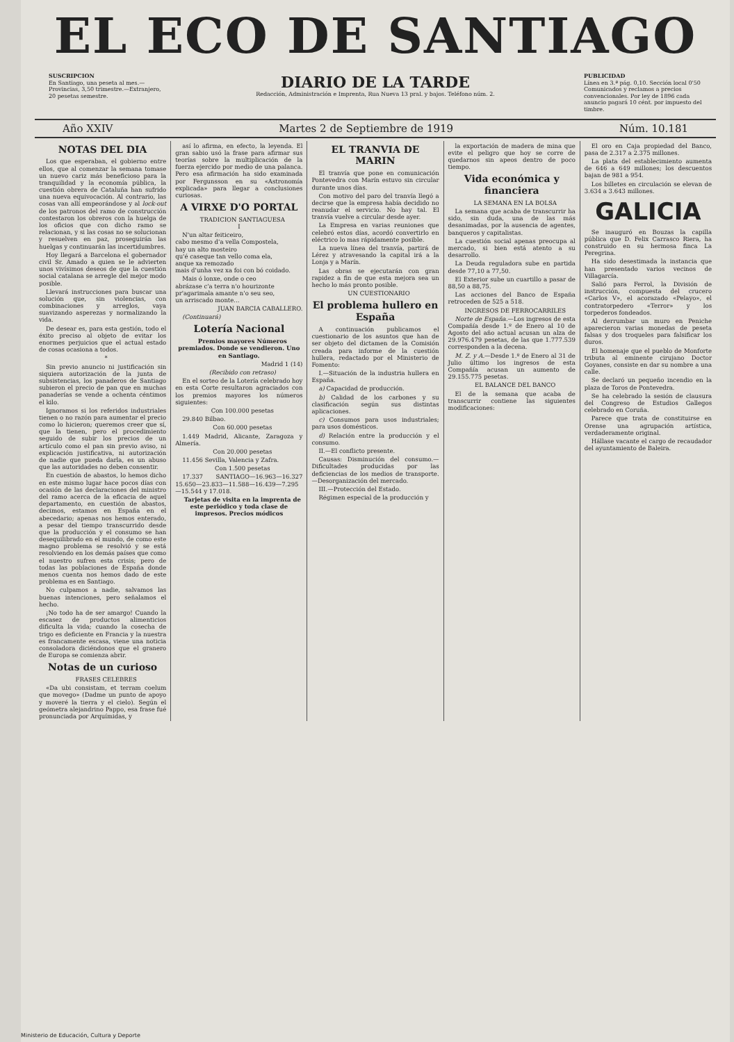EL ECO DE SANTIAGO
SUSCRIPCION
En Santiago, una peseta al mes.—Provincias, 3,50 trimestre.—Extranjero, 20 pesetas semestre.
DIARIO DE LA TARDE
Redacción, Administración e Imprenta, Rua Nueva 13 pral. y bajos. Teléfono núm. 2.
PUBLICIDAD
Línea en 3.ª pág. 0,10. Sección local 0'50 Comunicados y reclamos a precios convencionales. Por ley de 1896 cada anuncio pagará 10 cént. por impuesto del timbre.
Año XXIV Martes 2 de Septiembre de 1919 Núm. 10.181
NOTAS DEL DIA
Los que esperaban, el gobierno entre ellos, que al comenzar la semana tomase un nuevo cariz más beneficioso para la tranquilidad y la economía pública, la cuestión obrera de Cataluña han sufrido una nueva equivocación. Al contrario, las cosas van allí empeorándose y al lock-out de los patronos del ramo de construcción contestaron los obreros con la huelga de los oficios que con dicho ramo se relacionan, y si las cosas no se solucionan y resuelven en paz, proseguirán las huelgas y continuarán las incertidumbres.
Hoy llegará a Barcelona el gobernador civil Sr. Amado a quien se le advierten unos vivísimos deseos de que la cuestión social catalana se arregle del mejor modo posible.
Llevará instrucciones para buscar una solución que, sin violencias, con combinaciones y arreglos, vaya suavizando asperezas y normalizando la vida.
De desear es, para esta gestión, todo el éxito preciso al objeto de evitar los enormes perjuicios que el actual estado de cosas ocasiona a todos.
*
Sin previo anuncio ni justificación sin siquiera autorización de la junta de subsistencias, los panaderos de Santiago subieron el precio de pan que en muchas panaderías se vende a ochenta céntimos el kilo.
Ignoramos si los referidos industriales tienen o no razón para aumentar el precio como lo hicieron; queremos creer que sí, que la tienen, pero el procedimiento seguido de subir los precios de un artículo como el pan sin previo aviso, ni explicación justificativa, ni autorización de nadie que pueda darla, es un abuso que las autoridades no deben consentir.
En cuestión de abastos, lo hemos dicho en este mismo lugar hace pocos días con ocasión de las declaraciones del ministro del ramo acerca de la eficacia de aquel departamento, en cuestión de abastos, decimos, estamos en España en el abecedario; apenas nos hemos enterado, a pesar del tiempo transcurrido desde que la producción y el consumo se han desequilibrado en el mundo, de como este magno problema se resolvió y se está resolviendo en los demás países que como el nuestro sufren esta crisis; pero de todas las poblaciones de España donde menos cuenta nos hemos dado de este problema es en Santiago.
No culpamos a nadie, salvamos las buenas intenciones, pero señalamos el hecho.
¡No todo ha de ser amargo! Cuando la escasez de productos alimenticios dificulta la vida; cuando la cosecha de trigo es deficiente en Francia y la nuestra es francamente escasa, viene una noticia consoladora diciéndonos que el granero de Europa se comienza abrir.
Notas de un curioso
FRASES CELEBRES
«Da ubi consistam, et terram coelum que movego» (Dadme un punto de apoyo y moveré la tierra y el cielo). Según el geómetra alejandrino Pappo, esa frase fué pronunciada por Arquímidas, y
así lo afirma, en efecto, la leyenda. El gran sabio usó la frase para afirmar sus teorías sobre la multiplicación de la fuerza ejercido por medio de una palanca. Pero esa afirmación ha sido examinada por Fergunsson en su «Astronomía explicada» para llegar a conclusiones curiosas.
A VIRXE D'O PORTAL
TRADICION SANTIAGUESA
I
N'un altar feiticeiro,
cabo mesmo d'a vella Compostela,
hay un alto mosteiro
qu'é caseque tan vello coma ela,
anque xa remozado
mais d'unha vez xa foi con bó coidado.
Mais ó lonxe, onde o ceo
abrázase c'a terra n'o hourizonte
pr'agarimala amante n'o seu seo,
un arriscado monte...
JUAN BARCIA CABALLERO.
(Continuará)
Lotería Nacional
Premios mayores Números premiados. Donde se vendieron. Uno en Santiago.
Madrid 1 (14)
(Recibido con retraso)
En el sorteo de la Lotería celebrado hoy en esta Corte resultaron agraciados con los premios mayores los números siguientes:
Con 100.000 pesetas
29.840 Bilbao.
Con 60.000 pesetas
1.449 Madrid, Alicante, Zaragoza y Almería.
Con 20.000 pesetas
11.456 Sevilla, Valencia y Zafra.
Con 1.500 pesetas
17.337 SANTIAGO—16.963—16.327 15.650—23.833—11.588—16.439—7.295 —15.544 y 17.018.
Tarjetas de visita en la imprenta de este periódico y toda clase de impresos. Precios módicos
EL TRANVIA DE MARIN
El tranvía que pone en comunicación Pontevedra con Marín estuvo sin circular durante unos días.
Con motivo del paro del tranvía llegó a decirse que la empresa había decidido no reanudar el servicio. No hay tal. El tranvía vuelve a circular desde ayer.
La Empresa en varias reuniones que celebró estos días, acordó convertirlo en eléctrico lo mas rápidamente posible.
La nueva línea del tranvía, partirá de Lérez y atravesando la capital irá a la Lonja y a Marín.
Las obras se ejecutarán con gran rapidez a fin de que esta mejora sea un hecho lo más pronto posible.
UN CUESTIONARIO
El problema hullero en España
A continuación publicamos el cuestionario de los asuntos que han de ser objeto del dictamen de la Comisión creada para informe de la cuestión hullera, redactado por el Ministerio de Fomento:
I.—Situación de la industria hullera en España.
a) Capacidad de producción.
b) Calidad de los carbones y su clasificación según sus distintas aplicaciones.
c) Consumos para usos industriales; para usos domésticos.
d) Relación entre la producción y el consumo.
II.—El conflicto presente.
Causas: Disminución del consumo.—Dificultades producidas por las deficiencias de los medios de transporte.—Desorganización del mercado.
III.—Protección del Estado.
Régimen especial de la producción y
la exportación de madera de mina que evite el peligro que hoy se corre de quedarnos sin apeos dentro de poco tiempo.
Vida económica y financiera
LA SEMANA EN LA BOLSA
La semana que acaba de transcurrir ha sido, sin duda, una de las más desanimadas, por la ausencia de agentes, banqueros y capitalistas.
La cuestión social apenas preocupa al mercado, si bien está atento a su desarrollo.
La Deuda reguladora sube en partida desde 77,10 a 77,50.
El Exterior sube un cuartillo a pasar de 88,50 a 88,75.
Las acciones del Banco de España retroceden de 525 a 518.
INGRESOS DE FERROCARRILES
Norte de España.—Los ingresos de esta Compañía desde 1.º de Enero al 10 de Agosto del año actual acusan un alza de 29.976.479 pesetas, de las que 1.777.539 corresponden a la decena.
M. Z. y A.—Desde 1.º de Enero al 31 de Julio último los ingresos de esta Compañía acusan un aumento de 29.155.775 pesetas.
EL BALANCE DEL BANCO
El de la semana que acaba de transcurrir contiene las siguientes modificaciones:
El oro en Caja propiedad del Banco, pasa de 2.317 a 2.375 millones.
La plata del establecimiento aumenta de 646 a 649 millones; los descuentos bajan de 981 a 954.
Los billetes en circulación se elevan de 3.634 a 3.643 millones.
GALICIA
Se inauguró en Bouzas la capilla pública que D. Felix Carrasco Riera, ha construido en su hermosa finca La Peregrina.
Ha sido desestimada la instancia que han presentado varios vecinos de Villagarcía.
Salió para Ferrol, la División de instrucción, compuesta del crucero «Carlos V», el acorazado «Pelayo», el contratorpedero «Terror» y los torpederos fondeados.
Al derrumbar un muro en Peniche aparecieron varias monedas de peseta falsas y dos troqueles para falsificar los duros.
El homenaje que el pueblo de Monforte tributa al eminente cirujano Doctor Goyanes, consiste en dar su nombre a una calle.
Se declaró un pequeño incendio en la plaza de Toros de Pontevedra.
Se ha celebrado la sesión de clausura del Congreso de Estudios Gallegos celebrado en Coruña.
Parece que trata de constituirse en Orense una agrupación artística, verdaderamente original.
Hállase vacante el cargo de recaudador del ayuntamiento de Baleira.
Ministerio de Educación, Cultura y Deporte